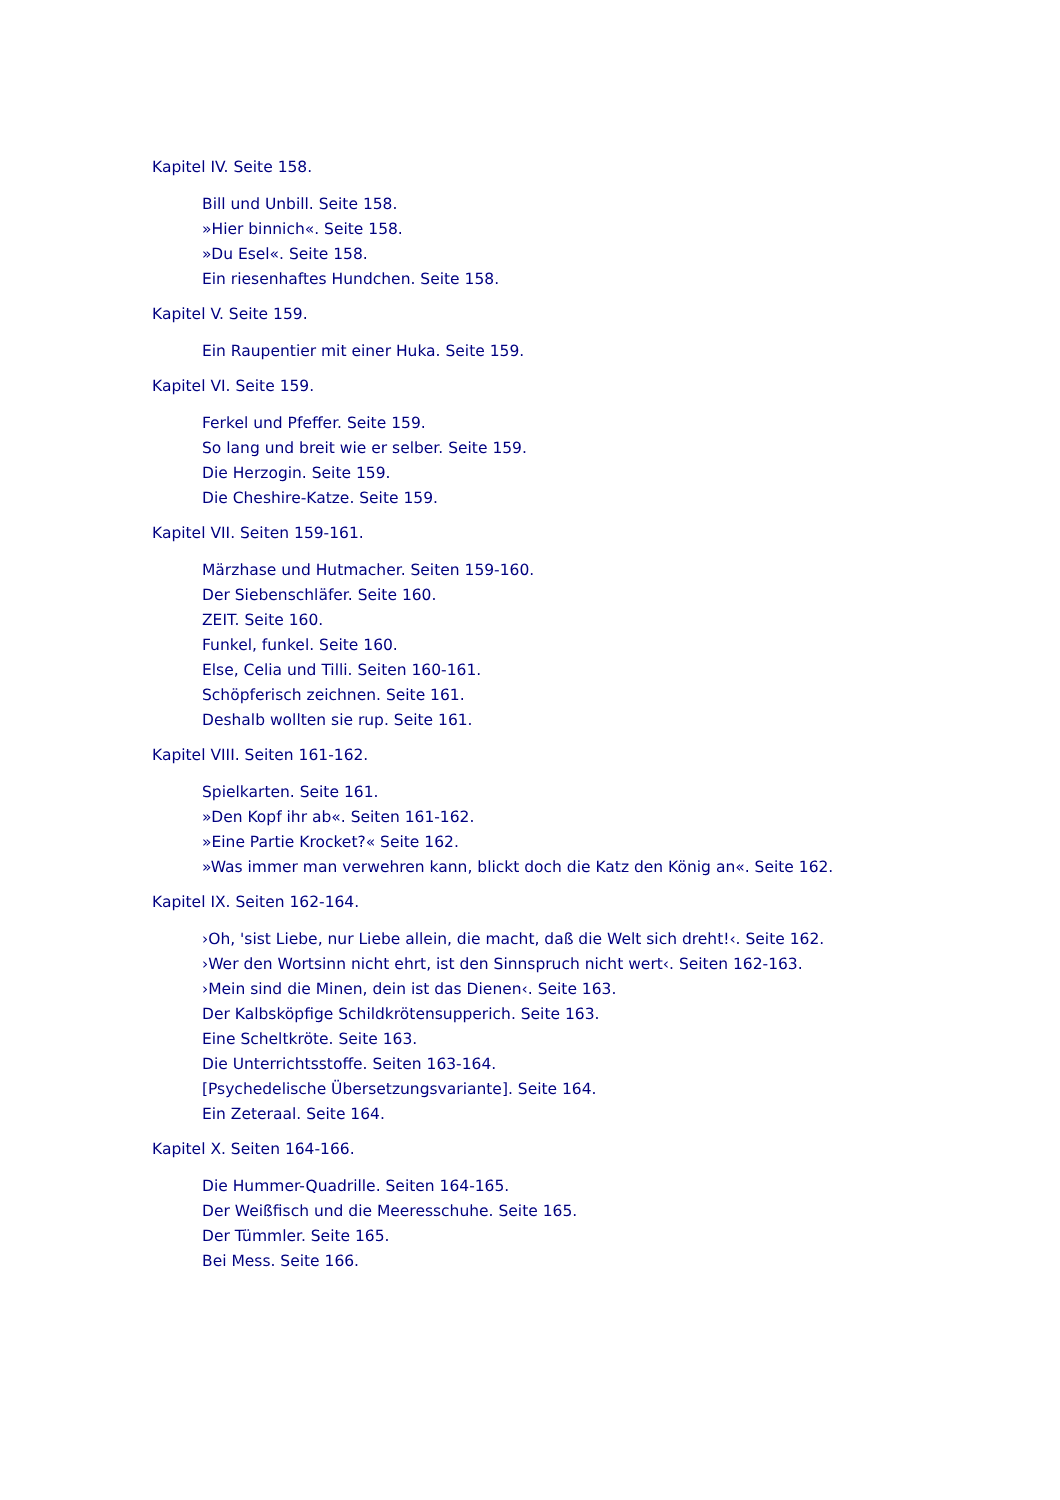Kapitel IV. Seite 158.
Bill und Unbill. Seite 158.
»Hier binnich«. Seite 158.
»Du Esel«. Seite 158.
Ein riesenhaftes Hundchen. Seite 158.
Kapitel V. Seite 159.
Ein Raupentier mit einer Huka. Seite 159.
Kapitel VI. Seite 159.
Ferkel und Pfeffer. Seite 159.
So lang und breit wie er selber. Seite 159.
Die Herzogin. Seite 159.
Die Cheshire-Katze. Seite 159.
Kapitel VII. Seiten 159-161.
Märzhase und Hutmacher. Seiten 159-160.
Der Siebenschläfer. Seite 160.
ZEIT. Seite 160.
Funkel, funkel. Seite 160.
Else, Celia und Tilli. Seiten 160-161.
Schöpferisch zeichnen. Seite 161.
Deshalb wollten sie rup. Seite 161.
Kapitel VIII. Seiten 161-162.
Spielkarten. Seite 161.
»Den Kopf ihr ab«. Seiten 161-162.
»Eine Partie Krocket?« Seite 162.
»Was immer man verwehren kann, blickt doch die Katz den König an«. Seite 162.
Kapitel IX. Seiten 162-164.
›Oh, 'sist Liebe, nur Liebe allein, die macht, daß die Welt sich dreht!‹. Seite 162.
›Wer den Wortsinn nicht ehrt, ist den Sinnspruch nicht wert‹. Seiten 162-163.
›Mein sind die Minen, dein ist das Dienen‹. Seite 163.
Der Kalbsköpfige Schildkrötensupperich. Seite 163.
Eine Scheltkröte. Seite 163.
Die Unterrichtsstoffe. Seiten 163-164.
[Psychedelische Übersetzungsvariante]. Seite 164.
Ein Zeteraal. Seite 164.
Kapitel X. Seiten 164-166.
Die Hummer-Quadrille. Seiten 164-165.
Der Weißfisch und die Meeresschuhe. Seite 165.
Der Tümmler. Seite 165.
Bei Mess. Seite 166.